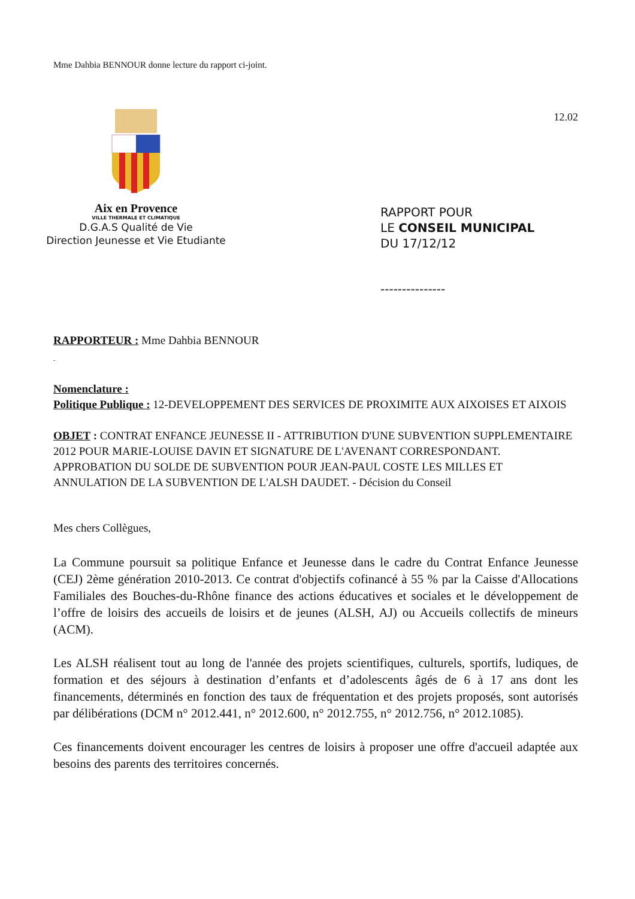Mme Dahbia BENNOUR donne lecture du rapport ci-joint.
Aix en Provence
VILLE THERMALE ET CLIMATIQUE
D.G.A.S Qualité de Vie
Direction Jeunesse et Vie Etudiante
12.02
RAPPORT POUR
LE CONSEIL MUNICIPAL
DU 17/12/12
---------------
RAPPORTEUR : Mme Dahbia BENNOUR
-
Nomenclature :
Politique Publique : 12-DEVELOPPEMENT DES SERVICES DE PROXIMITE AUX AIXOISES ET AIXOIS
OBJET : CONTRAT ENFANCE JEUNESSE II - ATTRIBUTION D'UNE SUBVENTION SUPPLEMENTAIRE 2012 POUR MARIE-LOUISE DAVIN ET SIGNATURE DE L'AVENANT CORRESPONDANT. APPROBATION DU SOLDE DE SUBVENTION POUR JEAN-PAUL COSTE LES MILLES ET ANNULATION DE LA SUBVENTION DE L'ALSH DAUDET. - Décision du Conseil
Mes chers Collègues,
La Commune poursuit sa politique Enfance et Jeunesse dans le cadre du Contrat Enfance Jeunesse (CEJ) 2ème génération 2010-2013. Ce contrat d'objectifs cofinancé à 55 % par la Caisse d'Allocations Familiales des Bouches-du-Rhône finance des actions éducatives et sociales et le développement de l’offre de loisirs des accueils de loisirs et de jeunes (ALSH, AJ) ou Accueils collectifs de mineurs (ACM).
Les ALSH réalisent tout au long de l'année des projets scientifiques, culturels, sportifs, ludiques, de formation et des séjours à destination d’enfants et d’adolescents âgés de 6 à 17 ans dont les financements, déterminés en fonction des taux de fréquentation et des projets proposés, sont autorisés par délibérations (DCM n° 2012.441, n° 2012.600, n° 2012.755, n° 2012.756, n° 2012.1085).
Ces financements doivent encourager les centres de loisirs à proposer une offre d'accueil adaptée aux besoins des parents des territoires concernés.